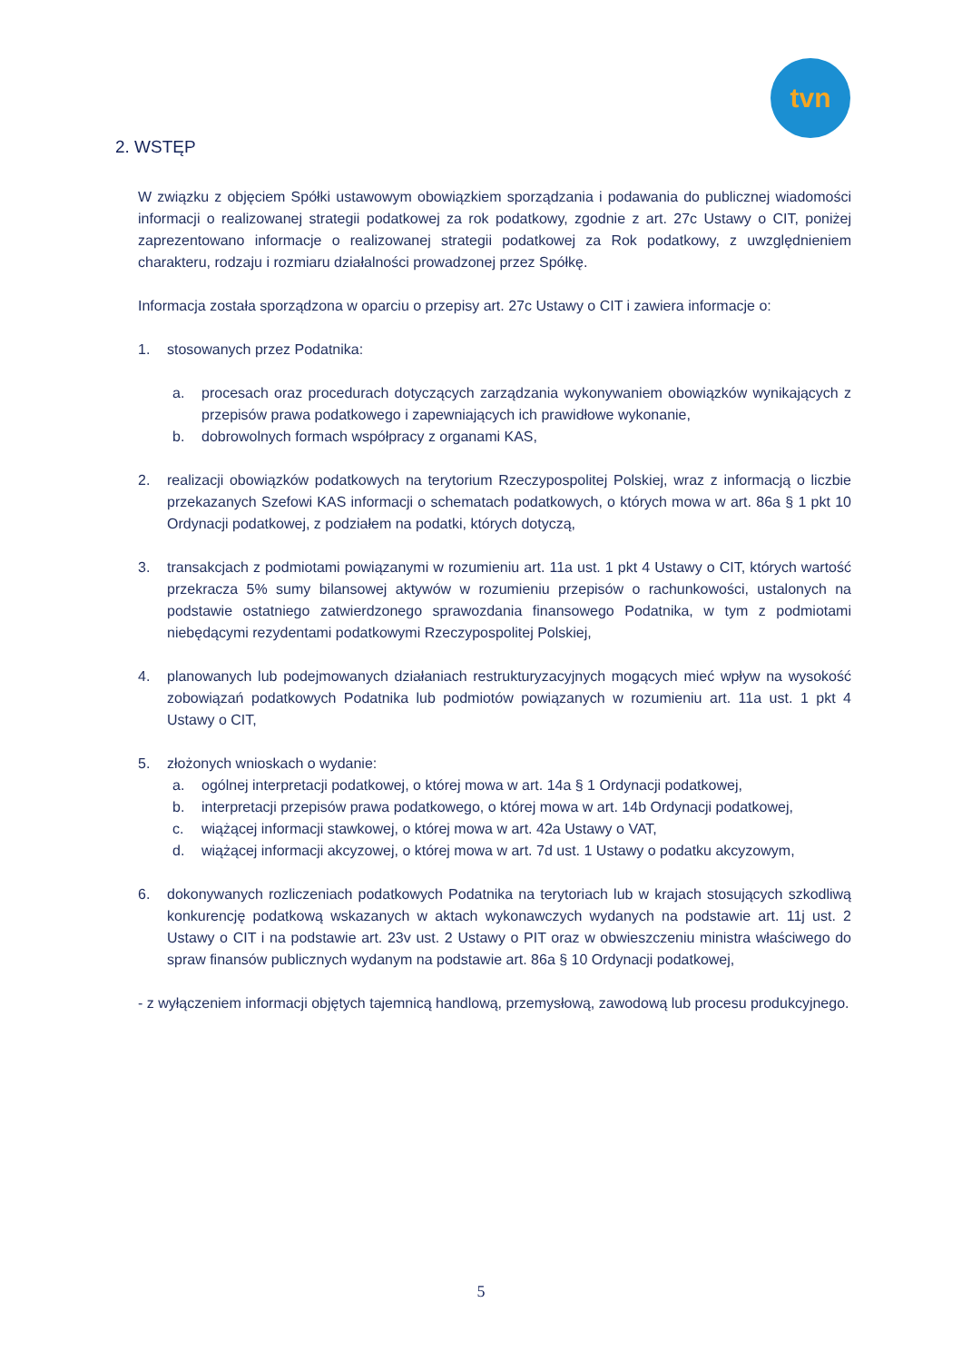tvn
2. WSTĘP
W związku z objęciem Spółki ustawowym obowiązkiem sporządzania i podawania do publicznej wiadomości informacji o realizowanej strategii podatkowej za rok podatkowy, zgodnie z art. 27c Ustawy o CIT, poniżej zaprezentowano informacje o realizowanej strategii podatkowej za Rok podatkowy, z uwzględnieniem charakteru, rodzaju i rozmiaru działalności prowadzonej przez Spółkę.
Informacja została sporządzona w oparciu o przepisy art. 27c Ustawy o CIT i zawiera informacje o:
1. stosowanych przez Podatnika:
a. procesach oraz procedurach dotyczących zarządzania wykonywaniem obowiązków wynikających z przepisów prawa podatkowego i zapewniających ich prawidłowe wykonanie,
b. dobrowolnych formach współpracy z organami KAS,
2. realizacji obowiązków podatkowych na terytorium Rzeczypospolitej Polskiej, wraz z informacją o liczbie przekazanych Szefowi KAS informacji o schematach podatkowych, o których mowa w art. 86a § 1 pkt 10 Ordynacji podatkowej, z podziałem na podatki, których dotyczą,
3. transakcjach z podmiotami powiązanymi w rozumieniu art. 11a ust. 1 pkt 4 Ustawy o CIT, których wartość przekracza 5% sumy bilansowej aktywów w rozumieniu przepisów o rachunkowości, ustalonych na podstawie ostatniego zatwierdzonego sprawozdania finansowego Podatnika, w tym z podmiotami niebędącymi rezydentami podatkowymi Rzeczypospolitej Polskiej,
4. planowanych lub podejmowanych działaniach restrukturyzacyjnych mogących mieć wpływ na wysokość zobowiązań podatkowych Podatnika lub podmiotów powiązanych w rozumieniu art. 11a ust. 1 pkt 4 Ustawy o CIT,
5. złożonych wnioskach o wydanie:
a. ogólnej interpretacji podatkowej, o której mowa w art. 14a § 1 Ordynacji podatkowej,
b. interpretacji przepisów prawa podatkowego, o której mowa w art. 14b Ordynacji podatkowej,
c. wiążącej informacji stawkowej, o której mowa w art. 42a Ustawy o VAT,
d. wiążącej informacji akcyzowej, o której mowa w art. 7d ust. 1 Ustawy o podatku akcyzowym,
6. dokonywanych rozliczeniach podatkowych Podatnika na terytoriach lub w krajach stosujących szkodliwą konkurencję podatkową wskazanych w aktach wykonawczych wydanych na podstawie art. 11j ust. 2 Ustawy o CIT i na podstawie art. 23v ust. 2 Ustawy o PIT oraz w obwieszczeniu ministra właściwego do spraw finansów publicznych wydanym na podstawie art. 86a § 10 Ordynacji podatkowej,
- z wyłączeniem informacji objętych tajemnicą handlową, przemysłową, zawodową lub procesu produkcyjnego.
5